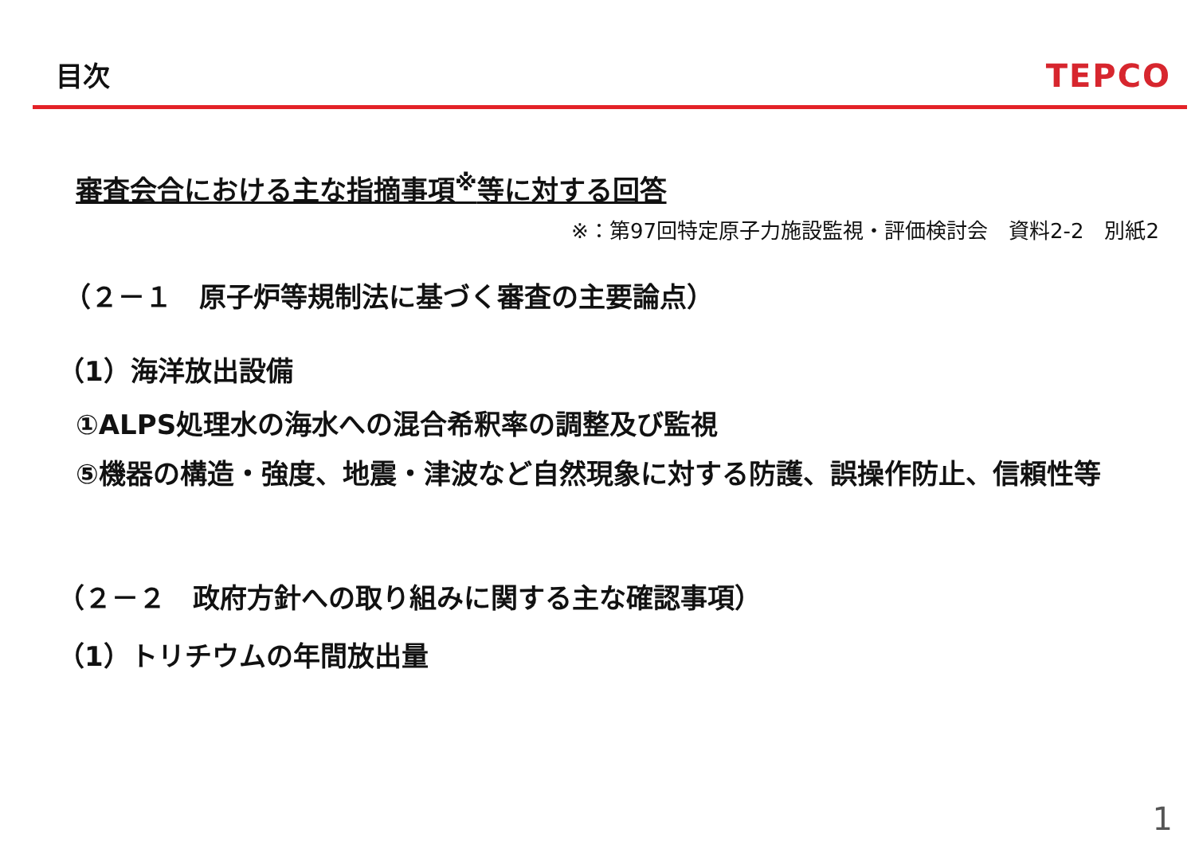目次
TEPCO
審査会合における主な指摘事項<sup>※</sup>等に対する回答
※：第97回特定原子力施設監視・評価検討会　資料2-2　別紙2
（２－１　原子炉等規制法に基づく審査の主要論点）
（1）海洋放出設備
①ALPS処理水の海水への混合希釈率の調整及び監視
⑤機器の構造・強度、地震・津波など自然現象に対する防護、誤操作防止、信頼性等
（２－２　政府方針への取り組みに関する主な確認事項）
（1）トリチウムの年間放出量
1